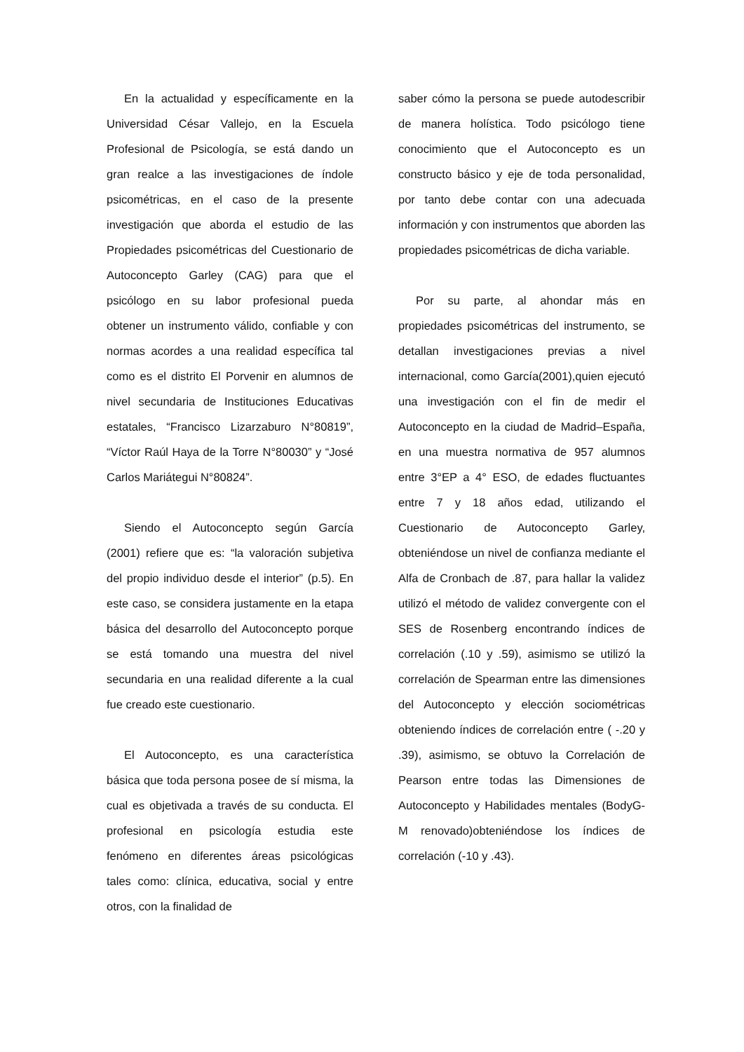En la actualidad y específicamente en la Universidad César Vallejo, en la Escuela Profesional de Psicología, se está dando un gran realce a las investigaciones de índole psicométricas, en el caso de la presente investigación que aborda el estudio de las Propiedades psicométricas del Cuestionario de Autoconcepto Garley (CAG) para que el psicólogo en su labor profesional pueda obtener un instrumento válido, confiable y con normas acordes a una realidad específica tal como es el distrito El Porvenir en alumnos de nivel secundaria de Instituciones Educativas estatales, “Francisco Lizarzaburo N°80819”, “Víctor Raúl Haya de la Torre N°80030” y “José Carlos Mariátegui N°80824”.
Siendo el Autoconcepto según García (2001) refiere que es: “la valoración subjetiva del propio individuo desde el interior” (p.5). En este caso, se considera justamente en la etapa básica del desarrollo del Autoconcepto porque se está tomando una muestra del nivel secundaria en una realidad diferente a la cual fue creado este cuestionario.
El Autoconcepto, es una característica básica que toda persona posee de sí misma, la cual es objetivada a través de su conducta. El profesional en psicología estudia este fenómeno en diferentes áreas psicológicas tales como: clínica, educativa, social y entre otros, con la finalidad de
saber cómo la persona se puede autodescribir de manera holística. Todo psicólogo tiene conocimiento que el Autoconcepto es un constructo básico y eje de toda personalidad, por tanto debe contar con una adecuada información y con instrumentos que aborden las propiedades psicométricas de dicha variable.
Por su parte, al ahondar más en propiedades psicométricas del instrumento, se detallan investigaciones previas a nivel internacional, como García(2001),quien ejecutó una investigación con el fin de medir el Autoconcepto en la ciudad de Madrid–España, en una muestra normativa de 957 alumnos entre 3°EP a 4° ESO, de edades fluctuantes entre 7 y 18 años edad, utilizando el Cuestionario de Autoconcepto Garley, obteniéndose un nivel de confianza mediante el Alfa de Cronbach de .87, para hallar la validez utilizó el método de validez convergente con el SES de Rosenberg encontrando índices de correlación (.10 y .59), asimismo se utilizó la correlación de Spearman entre las dimensiones del Autoconcepto y elección sociométricas obteniendo índices de correlación entre ( -.20 y .39), asimismo, se obtuvo la Correlación de Pearson entre todas las Dimensiones de Autoconcepto y Habilidades mentales (BodyG-M renovado)obteniéndose los índices de correlación (-10 y .43).